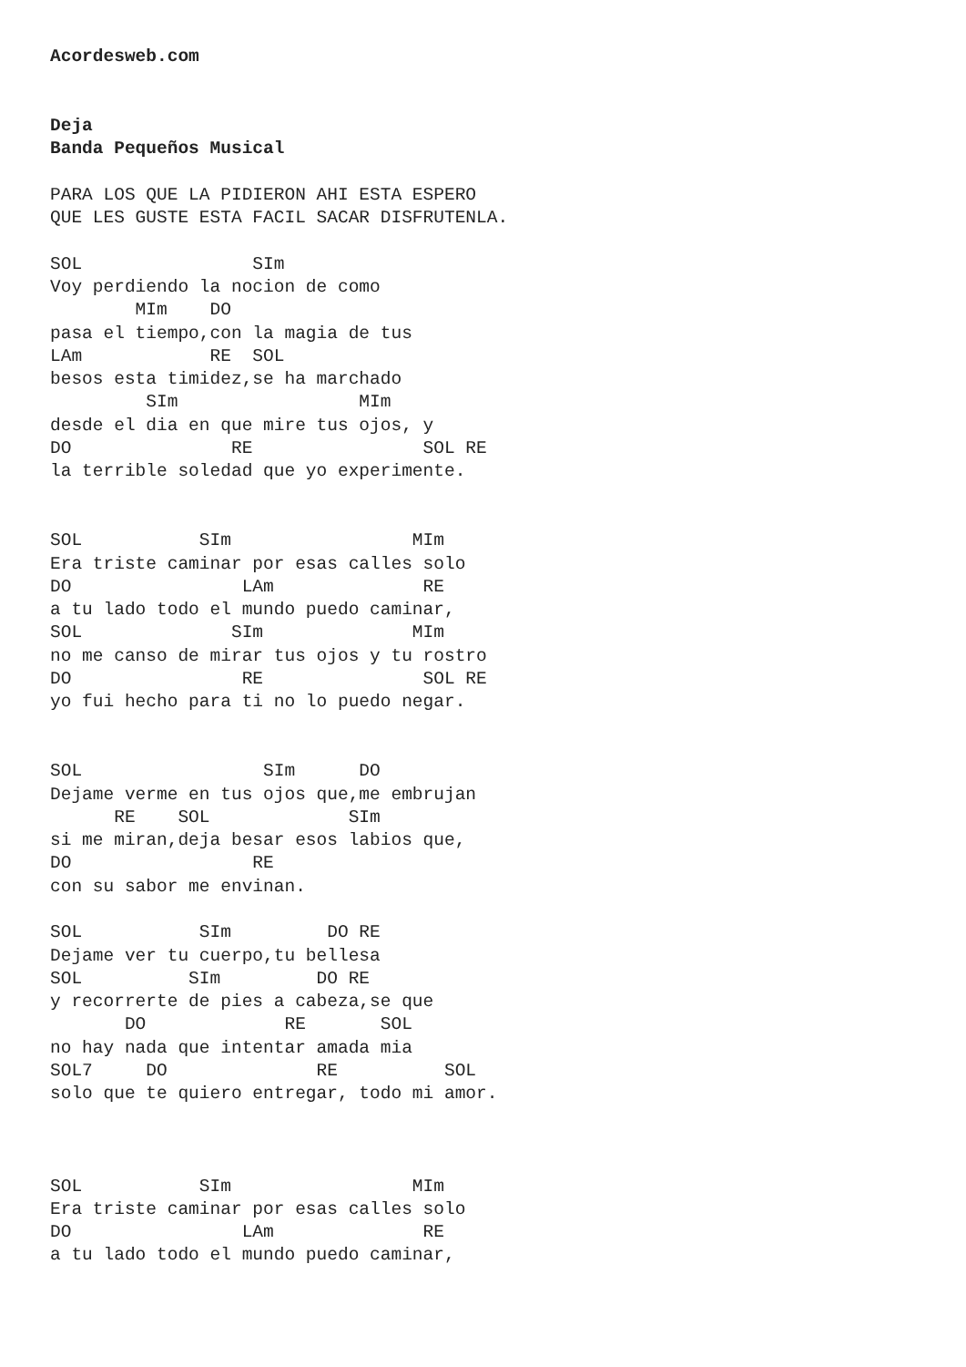Acordesweb.com


Deja
Banda Pequeños Musical

PARA LOS QUE LA PIDIERON AHI ESTA ESPERO
QUE LES GUSTE ESTA FACIL SACAR DISFRUTENLA.

SOL                SIm
Voy perdiendo la nocion de como
        MIm    DO
pasa el tiempo,con la magia de tus
LAm            RE  SOL
besos esta timidez,se ha marchado
         SIm                 MIm
desde el dia en que mire tus ojos, y
DO               RE                SOL RE
la terrible soledad que yo experimente.


SOL           SIm                 MIm
Era triste caminar por esas calles solo
DO                LAm              RE
a tu lado todo el mundo puedo caminar,
SOL              SIm              MIm
no me canso de mirar tus ojos y tu rostro
DO                RE               SOL RE
yo fui hecho para ti no lo puedo negar.


SOL                 SIm      DO
Dejame verme en tus ojos que,me embrujan
      RE    SOL             SIm
si me miran,deja besar esos labios que,
DO                 RE
con su sabor me envinan.

SOL           SIm         DO RE
Dejame ver tu cuerpo,tu bellesa
SOL          SIm         DO RE
y recorrerte de pies a cabeza,se que
       DO             RE       SOL
no hay nada que intentar amada mia
SOL7     DO              RE          SOL
solo que te quiero entregar, todo mi amor.



SOL           SIm                 MIm
Era triste caminar por esas calles solo
DO                LAm              RE
a tu lado todo el mundo puedo caminar,